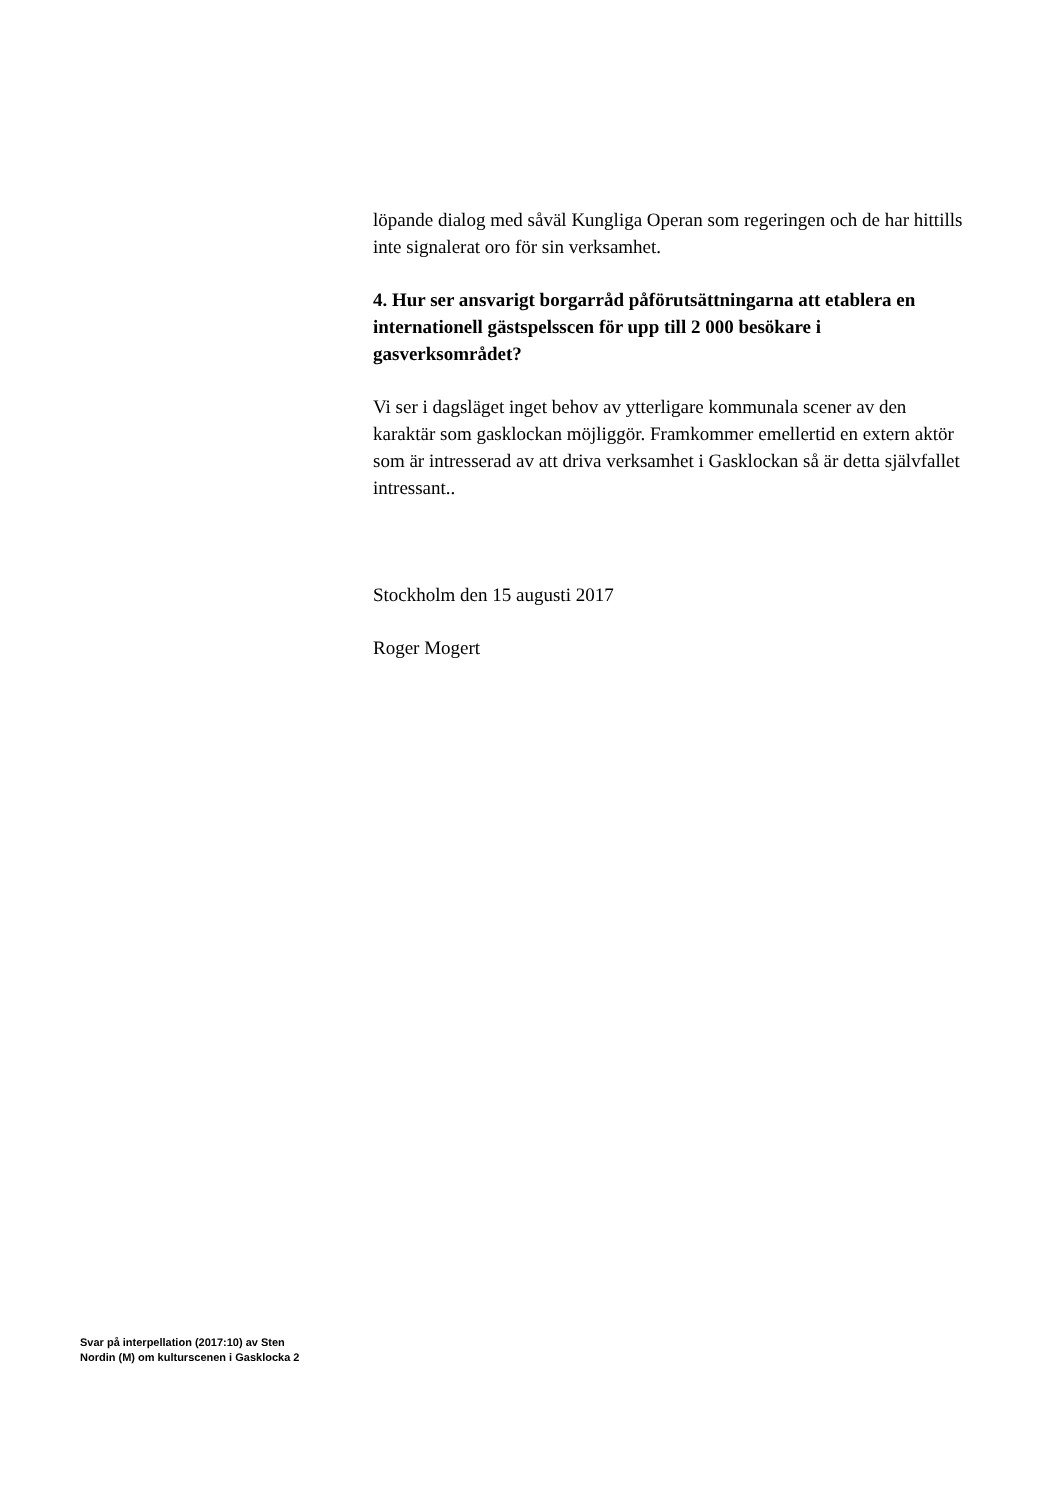löpande dialog med såväl Kungliga Operan som regeringen och de har hittills inte signalerat oro för sin verksamhet.
4. Hur ser ansvarigt borgarråd påförutsättningarna att etablera en internationell gästspelsscen för upp till 2 000 besökare i gasverksområdet?
Vi ser i dagsläget inget behov av ytterligare kommunala scener av den karaktär som gasklockan möjliggör. Framkommer emellertid en extern aktör som är intresserad av att driva verksamhet i Gasklockan så är detta självfallet intressant..
Stockholm den 15 augusti 2017
Roger Mogert
Svar på interpellation (2017:10) av Sten Nordin (M) om kulturscenen i Gasklocka 2